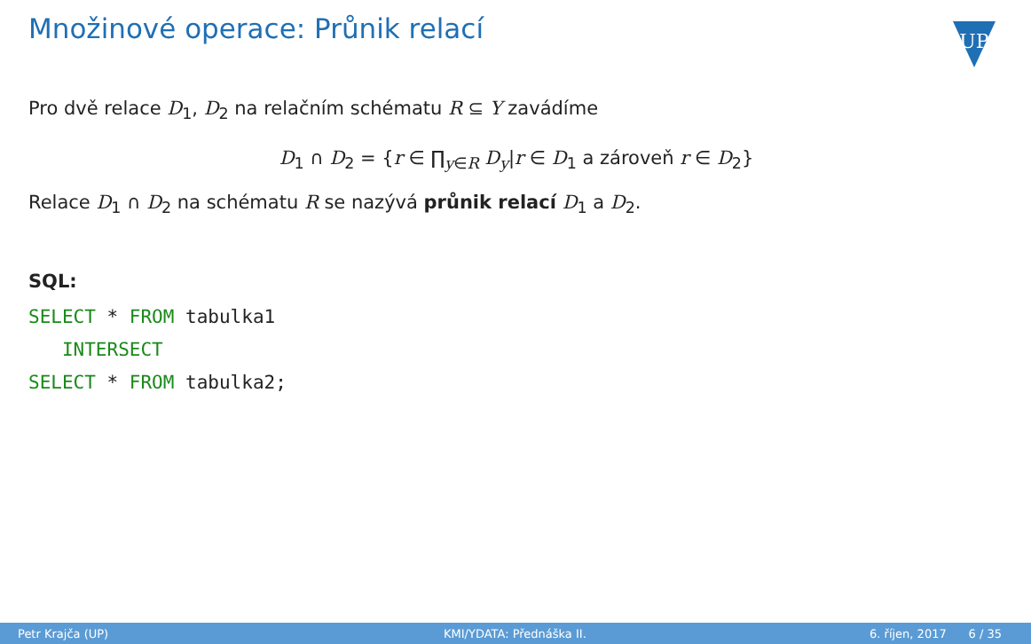Množinové operace: Průnik relací
UP
Pro dvě relace D<sub>1</sub>, D<sub>2</sub> na relačním schématu R ⊆ Y zavádíme
D<sub>1</sub> ∩ D<sub>2</sub> = {r ∈ ∏<sub>y∈R</sub> D<sub>y</sub>|r ∈ D<sub>1</sub> a zároveň r ∈ D<sub>2</sub>}
Relace D<sub>1</sub> ∩ D<sub>2</sub> na schématu R se nazývá průnik relací D<sub>1</sub> a D<sub>2</sub>.
SQL:
SELECT * FROM tabulka1
INTERSECT
SELECT * FROM tabulka2;
Petr Krajča (UP) KMI/YDATA: Přednáška II. 6. říjen, 2017 6 / 35